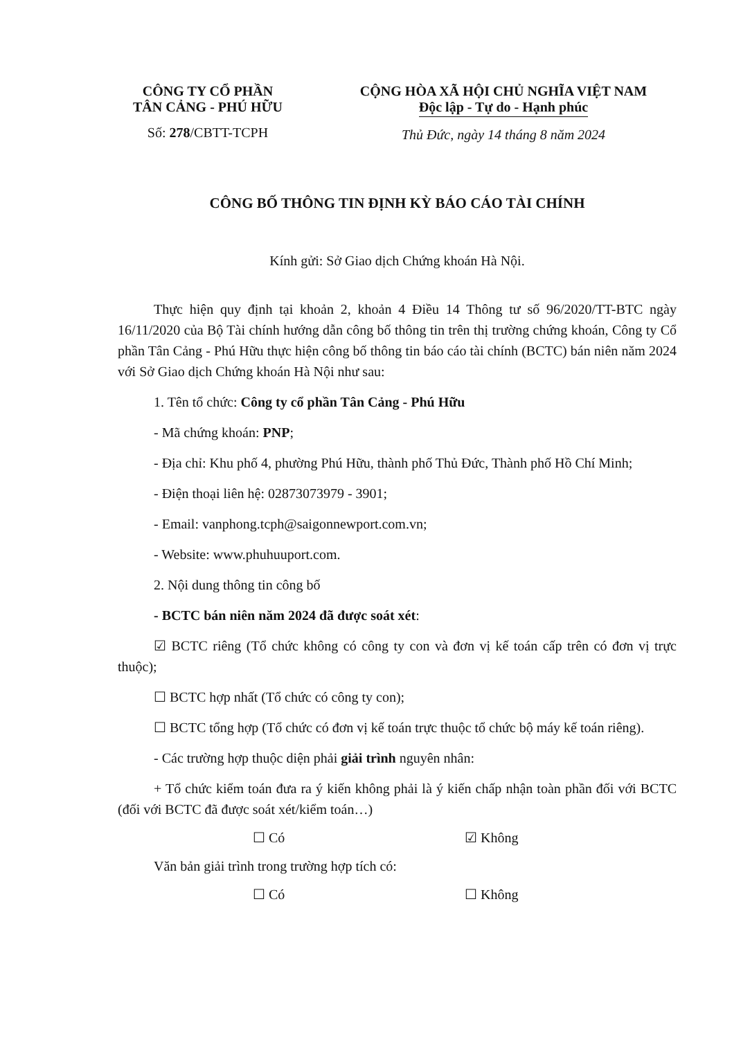CÔNG TY CỔ PHẦN
TÂN CẢNG - PHÚ HỮU
Số: 278/CBTT-TCPH
CỘNG HÒA XÃ HỘI CHỦ NGHĨA VIỆT NAM
Độc lập - Tự do - Hạnh phúc
Thủ Đức, ngày 14 tháng 8 năm 2024
CÔNG BỐ THÔNG TIN ĐỊNH KỲ BÁO CÁO TÀI CHÍNH
Kính gửi: Sở Giao dịch Chứng khoán Hà Nội.
Thực hiện quy định tại khoản 2, khoản 4 Điều 14 Thông tư số 96/2020/TT-BTC ngày 16/11/2020 của Bộ Tài chính hướng dẫn công bố thông tin trên thị trường chứng khoán, Công ty Cổ phần Tân Cảng - Phú Hữu thực hiện công bố thông tin báo cáo tài chính (BCTC) bán niên năm 2024 với Sở Giao dịch Chứng khoán Hà Nội như sau:
1. Tên tổ chức: Công ty cổ phần Tân Cảng - Phú Hữu
- Mã chứng khoán: PNP;
- Địa chỉ: Khu phố 4, phường Phú Hữu, thành phố Thủ Đức, Thành phố Hồ Chí Minh;
- Điện thoại liên hệ: 02873073979 - 3901;
- Email: vanphong.tcph@saigonnewport.com.vn;
- Website: www.phuhuuport.com.
2. Nội dung thông tin công bố
- BCTC bán niên năm 2024 đã được soát xét:
☑ BCTC riêng (Tổ chức không có công ty con và đơn vị kế toán cấp trên có đơn vị trực thuộc);
☐ BCTC hợp nhất (Tổ chức có công ty con);
☐ BCTC tổng hợp (Tổ chức có đơn vị kế toán trực thuộc tổ chức bộ máy kế toán riêng).
- Các trường hợp thuộc diện phải giải trình nguyên nhân:
+ Tổ chức kiểm toán đưa ra ý kiến không phải là ý kiến chấp nhận toàn phần đối với BCTC (đối với BCTC đã được soát xét/kiểm toán…)
☐ Có ☑ Không
Văn bản giải trình trong trường hợp tích có:
☐ Có ☐ Không